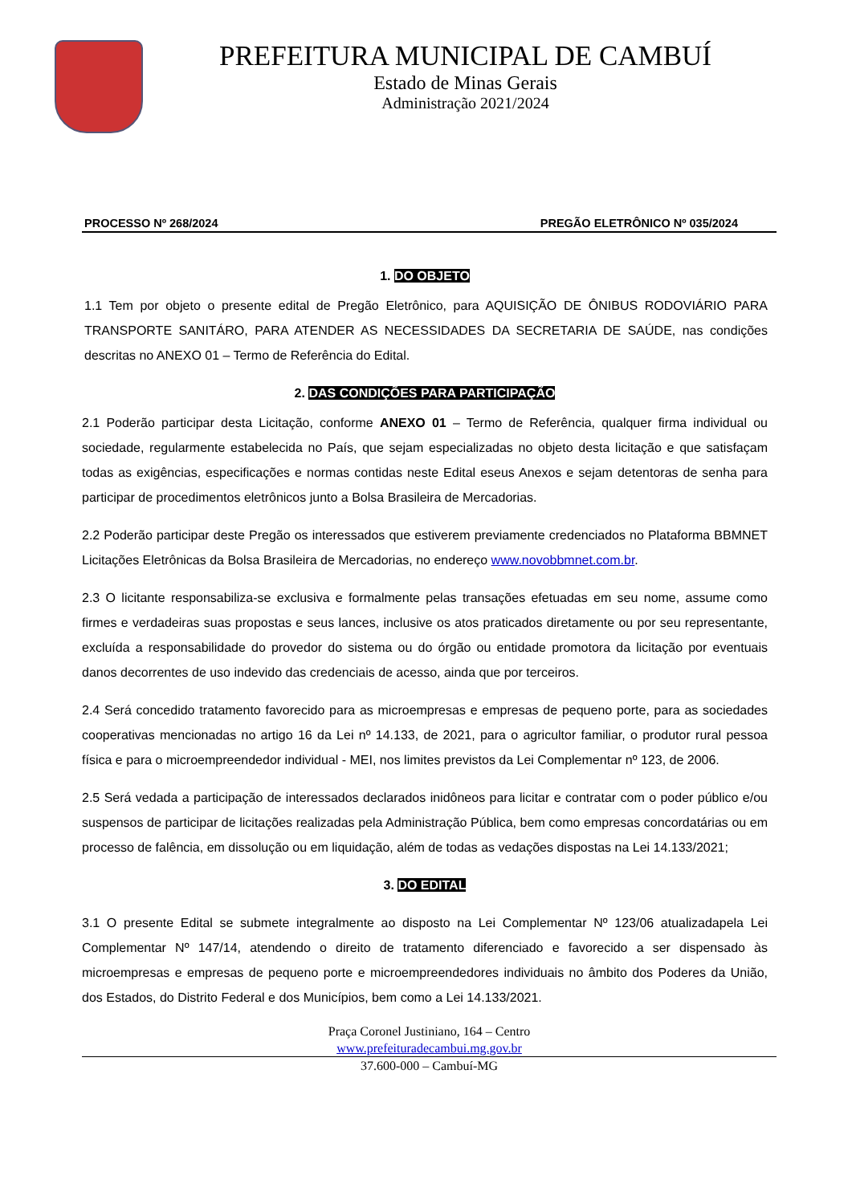PREFEITURA MUNICIPAL DE CAMBUÍ
Estado de Minas Gerais
Administração 2021/2024
PROCESSO Nº 268/2024 PREGÃO ELETRÔNICO Nº 035/2024
1. DO OBJETO
1.1 Tem por objeto o presente edital de Pregão Eletrônico, para AQUISIÇÃO DE ÔNIBUS RODOVIÁRIO PARA TRANSPORTE SANITÁRO, PARA ATENDER AS NECESSIDADES DA SECRETARIA DE SAÚDE, nas condições descritas no ANEXO 01 – Termo de Referência do Edital.
2. DAS CONDIÇÕES PARA PARTICIPAÇÃO
2.1 Poderão participar desta Licitação, conforme ANEXO 01 – Termo de Referência, qualquer firma individual ou sociedade, regularmente estabelecida no País, que sejam especializadas no objeto desta licitação e que satisfaçam todas as exigências, especificações e normas contidas neste Edital eseus Anexos e sejam detentoras de senha para participar de procedimentos eletrônicos junto a Bolsa Brasileira de Mercadorias.
2.2 Poderão participar deste Pregão os interessados que estiverem previamente credenciados no Plataforma BBMNET Licitações Eletrônicas da Bolsa Brasileira de Mercadorias, no endereço www.novobbmnet.com.br.
2.3 O licitante responsabiliza-se exclusiva e formalmente pelas transações efetuadas em seu nome, assume como firmes e verdadeiras suas propostas e seus lances, inclusive os atos praticados diretamente ou por seu representante, excluída a responsabilidade do provedor do sistema ou do órgão ou entidade promotora da licitação por eventuais danos decorrentes de uso indevido das credenciais de acesso, ainda que por terceiros.
2.4 Será concedido tratamento favorecido para as microempresas e empresas de pequeno porte, para as sociedades cooperativas mencionadas no artigo 16 da Lei nº 14.133, de 2021, para o agricultor familiar, o produtor rural pessoa física e para o microempreendedor individual - MEI, nos limites previstos da Lei Complementar nº 123, de 2006.
2.5 Será vedada a participação de interessados declarados inidôneos para licitar e contratar com o poder público e/ou suspensos de participar de licitações realizadas pela Administração Pública, bem como empresas concordatárias ou em processo de falência, em dissolução ou em liquidação, além de todas as vedações dispostas na Lei 14.133/2021;
3. DO EDITAL
3.1 O presente Edital se submete integralmente ao disposto na Lei Complementar Nº 123/06 atualizadapela Lei Complementar Nº 147/14, atendendo o direito de tratamento diferenciado e favorecido a ser dispensado às microempresas e empresas de pequeno porte e microempreendedores individuais no âmbito dos Poderes da União, dos Estados, do Distrito Federal e dos Municípios, bem como a Lei 14.133/2021.
Praça Coronel Justiniano, 164 – Centro
www.prefeituradecambui.mg.gov.br
37.600-000 – Cambuí-MG